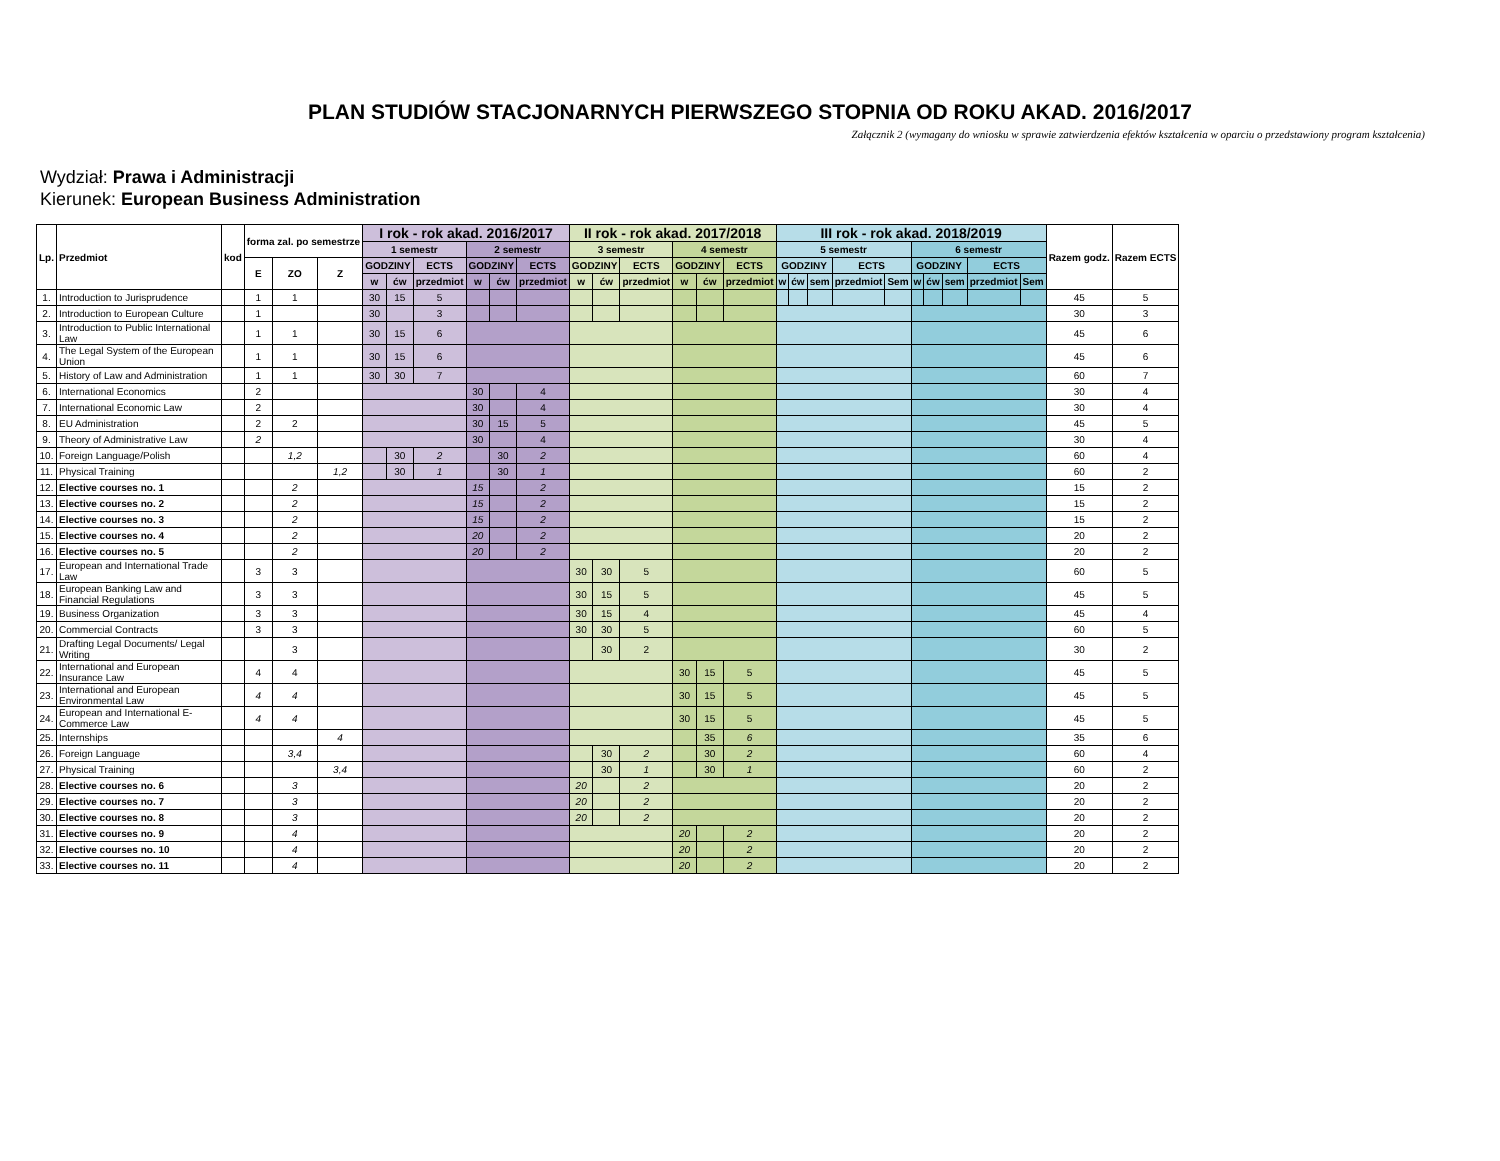PLAN STUDIÓW STACJONARNYCH PIERWSZEGO STOPNIA OD ROKU AKAD. 2016/2017
Załącznik 2 (wymagany do wniosku w sprawie zatwierdzenia efektów kształcenia w oparciu o przedstawiony program kształcenia)
Wydział: Prawa i Administracji
Kierunek: European Business Administration
| Lp. | Przedmiot | kod | forma zal. po semestrze | | | I rok - rok akad. 2016/2017 | | | | | | II rok - rok akad. 2017/2018 | | | | | | III rok - rok akad. 2018/2019 | | | | | | | | | | Razem godz. | Razem ECTS |
| --- | --- | --- | --- | --- | --- | --- | --- | --- | --- | --- | --- | --- | --- | --- | --- | --- | --- | --- | --- | --- | --- | --- | --- | --- | --- | --- | --- | --- | --- |
| | | | | | | 1 semestr | | | 2 semestr | | | 3 semestr | | | 4 semestr | | | 5 semestr | | | | | 6 semestr | | | | | | |
| | | | E | ZO | Z | GODZINY | | ECTS | GODZINY | | ECTS | GODZINY | | ECTS | GODZINY | | ECTS | GODZINY | | | ECTS | | GODZINY | | | ECTS | | | |
| | | | | | | w | ćw | przedmiot | w | ćw | przedmiot | w | ćw | przedmiot | w | ćw | przedmiot | w | ćw | sem | przedmiot | Sem | w | ćw | sem | przedmiot | Sem | | |
| 1. | Introduction to Jurisprudence | | 1 | 1 | | 30 | 15 | 5 | | | | | | | | | | | | | | | | | | | | 45 | 5 |
| 2. | Introduction to European Culture | | 1 | | | 30 | | 3 | | | | | | | | | | | | | | | | | | | | 30 | 3 |
| 3. | Introduction to Public International Law | | 1 | 1 | | 30 | 15 | 6 | | | | | | | | | | | | | | | | | | | | 45 | 6 |
| 4. | The Legal System of the European Union | | 1 | 1 | | 30 | 15 | 6 | | | | | | | | | | | | | | | | | | | | 45 | 6 |
| 5. | History of Law and Administration | | 1 | 1 | | 30 | 30 | 7 | | | | | | | | | | | | | | | | | | | | 60 | 7 |
| 6. | International Economics | | 2 | | | | | | 30 | | 4 | | | | | | | | | | | | | | | | | 30 | 4 |
| 7. | International Economic Law | | 2 | | | | | | 30 | | 4 | | | | | | | | | | | | | | | | | 30 | 4 |
| 8. | EU Administration | | 2 | 2 | | | | | 30 | 15 | 5 | | | | | | | | | | | | | | | | | 45 | 5 |
| 9. | Theory of Administrative Law | | 2 | | | | | | 30 | | 4 | | | | | | | | | | | | | | | | | 30 | 4 |
| 10. | Foreign Language/Polish | | | 1,2 | | | 30 | 2 | | 30 | 2 | | | | | | | | | | | | | | | | | 60 | 4 |
| 11. | Physical Training | | | | 1,2 | | 30 | 1 | | 30 | 1 | | | | | | | | | | | | | | | | | 60 | 2 |
| 12. | Elective courses no. 1 | | | 2 | | | | | 15 | | 2 | | | | | | | | | | | | | | | | | 15 | 2 |
| 13. | Elective courses no. 2 | | | 2 | | | | | 15 | | 2 | | | | | | | | | | | | | | | | | 15 | 2 |
| 14. | Elective courses no. 3 | | | 2 | | | | | 15 | | 2 | | | | | | | | | | | | | | | | | 15 | 2 |
| 15. | Elective courses no. 4 | | | 2 | | | | | 20 | | 2 | | | | | | | | | | | | | | | | | 20 | 2 |
| 16. | Elective courses no. 5 | | | 2 | | | | | 20 | | 2 | | | | | | | | | | | | | | | | | 20 | 2 |
| 17. | European and International Trade Law | | 3 | 3 | | | | | | | | 30 | 30 | 5 | | | | | | | | | | | | | | 60 | 5 |
| 18. | European Banking Law and Financial Regulations | | 3 | 3 | | | | | | | | 30 | 15 | 5 | | | | | | | | | | | | | | 45 | 5 |
| 19. | Business Organization | | 3 | 3 | | | | | | | | 30 | 15 | 4 | | | | | | | | | | | | | | 45 | 4 |
| 20. | Commercial Contracts | | 3 | 3 | | | | | | | | 30 | 30 | 5 | | | | | | | | | | | | | | 60 | 5 |
| 21. | Drafting Legal Documents/ Legal Writing | | | 3 | | | | | | | | | 30 | 2 | | | | | | | | | | | | | | 30 | 2 |
| 22. | International and European Insurance Law | | 4 | 4 | | | | | | | | | | | 30 | 15 | 5 | | | | | | | | | | | 45 | 5 |
| 23. | International and European Environmental Law | | 4 | 4 | | | | | | | | | | | 30 | 15 | 5 | | | | | | | | | | | 45 | 5 |
| 24. | European and International E-Commerce Law | | 4 | 4 | | | | | | | | | | | 30 | 15 | 5 | | | | | | | | | | | 45 | 5 |
| 25. | Internships | | | | 4 | | | | | | | | | | | 35 | 6 | | | | | | | | | | | 35 | 6 |
| 26. | Foreign Language | | | 3,4 | | | | | | | | | 30 | 2 | | 30 | 2 | | | | | | | | | | | 60 | 4 |
| 27. | Physical Training | | | | 3,4 | | | | | | | | 30 | 1 | | 30 | 1 | | | | | | | | | | | 60 | 2 |
| 28. | Elective courses no. 6 | | | 3 | | | | | | | | 20 | | 2 | | | | | | | | | | | | | | 20 | 2 |
| 29. | Elective courses no. 7 | | | 3 | | | | | | | | 20 | | 2 | | | | | | | | | | | | | | 20 | 2 |
| 30. | Elective courses no. 8 | | | 3 | | | | | | | | 20 | | 2 | | | | | | | | | | | | | | 20 | 2 |
| 31. | Elective courses no. 9 | | | 4 | | | | | | | | | | | 20 | | 2 | | | | | | | | | | | 20 | 2 |
| 32. | Elective courses no. 10 | | | 4 | | | | | | | | | | | 20 | | 2 | | | | | | | | | | | 20 | 2 |
| 33. | Elective courses no. 11 | | | 4 | | | | | | | | | | | 20 | | 2 | | | | | | | | | | | 20 | 2 |